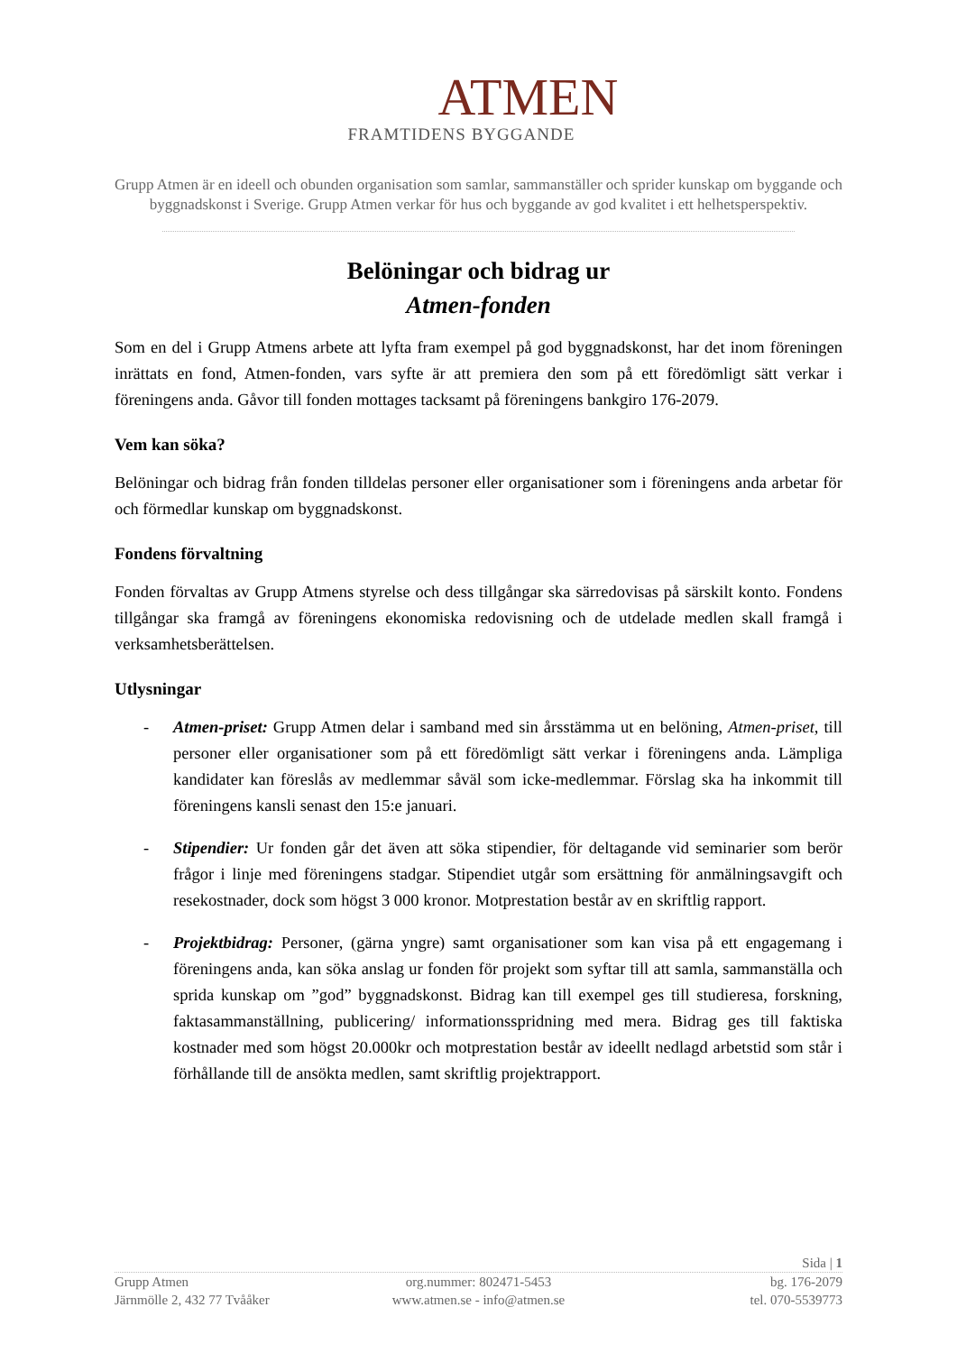ATMEN
FRAMTIDENS BYGGANDE
Grupp Atmen är en ideell och obunden organisation som samlar, sammanställer och sprider kunskap om byggande och byggnadskonst i Sverige. Grupp Atmen verkar för hus och byggande av god kvalitet i ett helhetsperspektiv.
Belöningar och bidrag ur
Atmen-fonden
Som en del i Grupp Atmens arbete att lyfta fram exempel på god byggnadskonst, har det inom föreningen inrättats en fond, Atmen-fonden, vars syfte är att premiera den som på ett föredömligt sätt verkar i föreningens anda. Gåvor till fonden mottages tacksamt på föreningens bankgiro 176-2079.
Vem kan söka?
Belöningar och bidrag från fonden tilldelas personer eller organisationer som i föreningens anda arbetar för och förmedlar kunskap om byggnadskonst.
Fondens förvaltning
Fonden förvaltas av Grupp Atmens styrelse och dess tillgångar ska särredovisas på särskilt konto. Fondens tillgångar ska framgå av föreningens ekonomiska redovisning och de utdelade medlen skall framgå i verksamhetsberättelsen.
Utlysningar
- Atmen-priset: Grupp Atmen delar i samband med sin årsstämma ut en belöning, Atmen-priset, till personer eller organisationer som på ett föredömligt sätt verkar i föreningens anda. Lämpliga kandidater kan föreslås av medlemmar såväl som icke-medlemmar. Förslag ska ha inkommit till föreningens kansli senast den 15:e januari.
- Stipendier: Ur fonden går det även att söka stipendier, för deltagande vid seminarier som berör frågor i linje med föreningens stadgar. Stipendiet utgår som ersättning för anmälningsavgift och resekostnader, dock som högst 3 000 kronor. Motprestation består av en skriftlig rapport.
- Projektbidrag: Personer, (gärna yngre) samt organisationer som kan visa på ett engagemang i föreningens anda, kan söka anslag ur fonden för projekt som syftar till att samla, sammanställa och sprida kunskap om ”god” byggnadskonst. Bidrag kan till exempel ges till studieresa, forskning, faktasammanställning, publicering/ informationsspridning med mera. Bidrag ges till faktiska kostnader med som högst 20.000kr och motprestation består av ideellt nedlagd arbetstid som står i förhållande till de ansökta medlen, samt skriftlig projektrapport.
Sida | 1
Grupp Atmen org.nummer: 802471-5453 bg. 176-2079
Järnmölle 2, 432 77 Tvååker www.atmen.se - info@atmen.se tel. 070-5539773